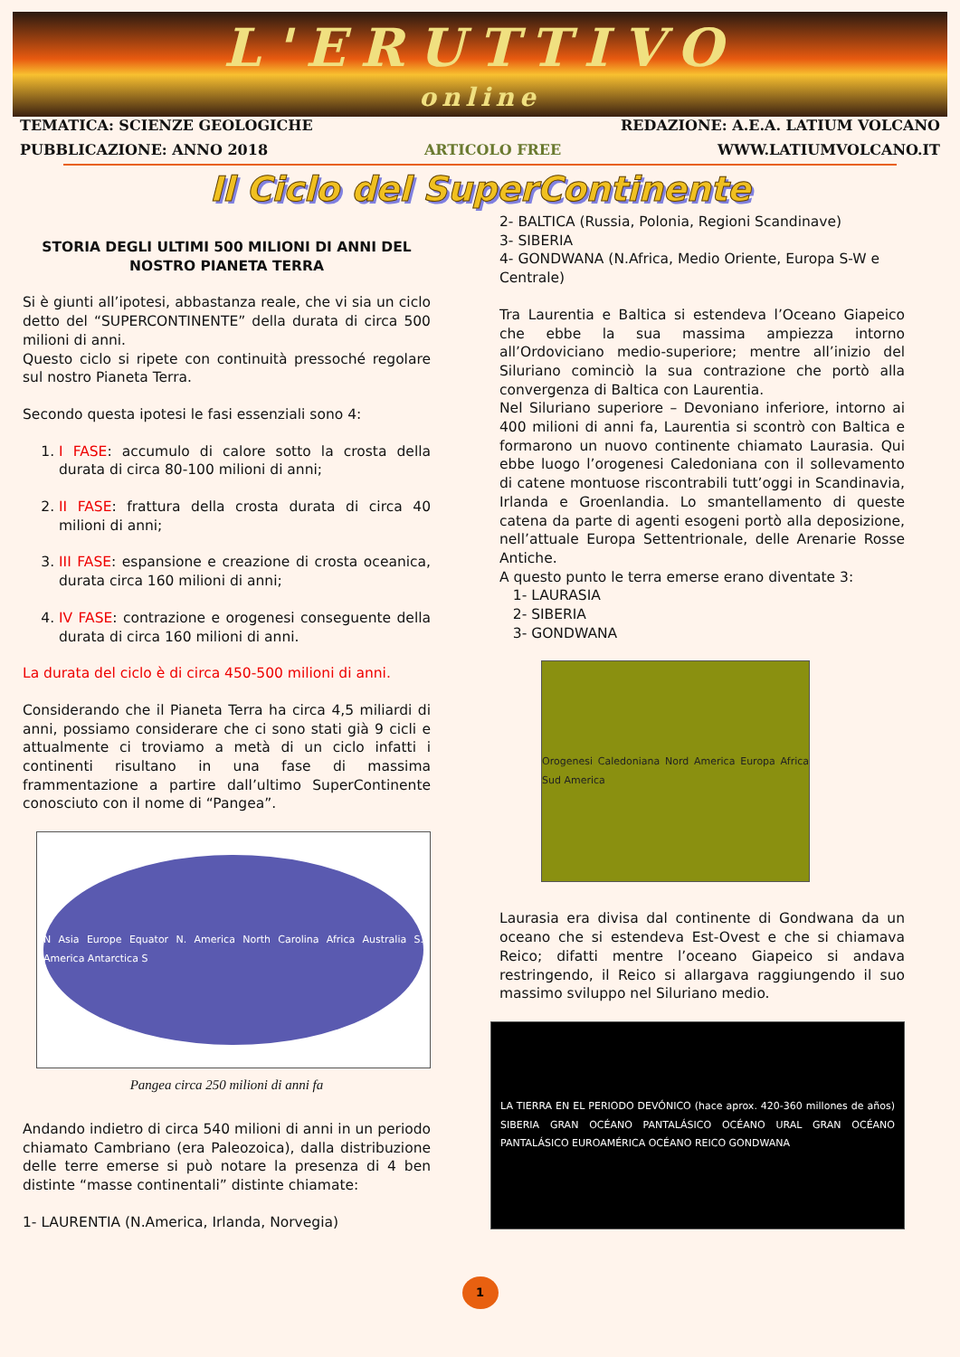L'ERUTTIVO
online
TEMATICA: SCIENZE GEOLOGICHE REDAZIONE: A.E.A. LATIUM VOLCANO
PUBBLICAZIONE: ANNO 2018 ARTICOLO FREE WWW.LATIUMVOLCANO.IT
Il Ciclo del SuperContinente
STORIA DEGLI ULTIMI 500 MILIONI DI ANNI DEL NOSTRO PIANETA TERRA
Si è giunti all’ipotesi, abbastanza reale, che vi sia un ciclo detto del “SUPERCONTINENTE” della durata di circa 500 milioni di anni.
Questo ciclo si ripete con continuità pressoché regolare sul nostro Pianeta Terra.
Secondo questa ipotesi le fasi essenziali sono 4:
1. I FASE: accumulo di calore sotto la crosta della durata di circa 80-100 milioni di anni;
2. II FASE: frattura della crosta durata di circa 40 milioni di anni;
3. III FASE: espansione e creazione di crosta oceanica, durata circa 160 milioni di anni;
4. IV FASE: contrazione e orogenesi conseguente della durata di circa 160 milioni di anni.
La durata del ciclo è di circa 450-500 milioni di anni.
Considerando che il Pianeta Terra ha circa 4,5 miliardi di anni, possiamo considerare che ci sono stati già 9 cicli e attualmente ci troviamo a metà di un ciclo infatti i continenti risultano in una fase di massima frammentazione a partire dall’ultimo SuperContinente conosciuto con il nome di “Pangea”.
N Asia Europe Equator N. America North Carolina Africa Australia S. America Antarctica S
Pangea circa 250 milioni di anni fa
Andando indietro di circa 540 milioni di anni in un periodo chiamato Cambriano (era Paleozoica), dalla distribuzione delle terre emerse si può notare la presenza di 4 ben distinte “masse continentali” distinte chiamate:
1- LAURENTIA (N.America, Irlanda, Norvegia)
2- BALTICA (Russia, Polonia, Regioni Scandinave)
3- SIBERIA
4- GONDWANA (N.Africa, Medio Oriente, Europa S-W e Centrale)
Tra Laurentia e Baltica si estendeva l’Oceano Giapeico che ebbe la sua massima ampiezza intorno all’Ordoviciano medio-superiore; mentre all’inizio del Siluriano cominciò la sua contrazione che portò alla convergenza di Baltica con Laurentia.
Nel Siluriano superiore – Devoniano inferiore, intorno ai 400 milioni di anni fa, Laurentia si scontrò con Baltica e formarono un nuovo continente chiamato Laurasia. Qui ebbe luogo l’orogenesi Caledoniana con il sollevamento di catene montuose riscontrabili tutt’oggi in Scandinavia, Irlanda e Groenlandia. Lo smantellamento di queste catena da parte di agenti esogeni portò alla deposizione, nell’attuale Europa Settentrionale, delle Arenarie Rosse Antiche.
A questo punto le terra emerse erano diventate 3:
1- LAURASIA
2- SIBERIA
3- GONDWANA
Orogenesi Caledoniana Nord America Europa Africa Sud America
Laurasia era divisa dal continente di Gondwana da un oceano che si estendeva Est-Ovest e che si chiamava Reico; difatti mentre l’oceano Giapeico si andava restringendo, il Reico si allargava raggiungendo il suo massimo sviluppo nel Siluriano medio.
LA TIERRA EN EL PERIODO DEVÓNICO (hace aprox. 420-360 millones de años) SIBERIA GRAN OCÉANO PANTALÁSICO OCÉANO URAL GRAN OCÉANO PANTALÁSICO EUROAMÉRICA OCÉANO REICO GONDWANA
1